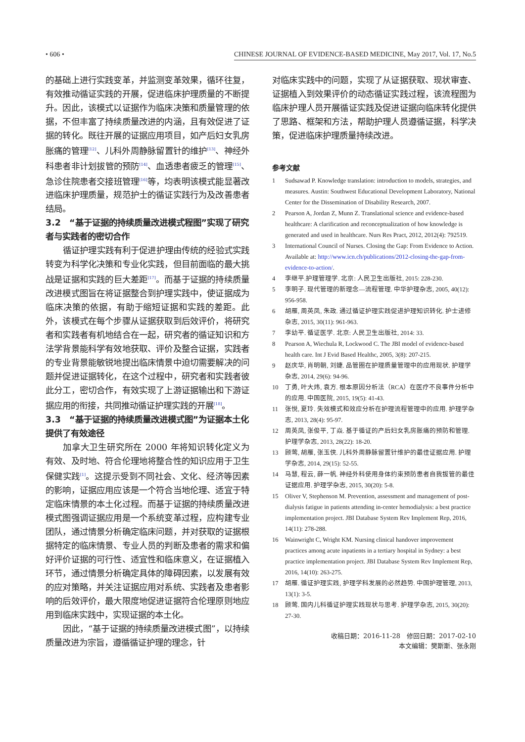• 606 • CHINESE JOURNAL OF EVIDENCE-BASED MEDICINE, May 2017, Vol. 17, No.5
的基础上进行实践变革，并监测变革效果，循环往复，有效推动循证实践的开展，促进临床护理质量的不断提升。因此，该模式以证据作为临床决策和质量管理的依据，不但丰富了持续质量改进的内涵，且有效促进了证据的转化。既往开展的证据应用项目，如产后妇女乳房胀痛的管理<sup>[12]</sup>、儿科外周静脉留置针的维护<sup>[13]</sup>、神经外科患者非计划拔管的预防<sup>[14]</sup>、血透患者疲乏的管理<sup>[15]</sup>、急诊住院患者交接班管理<sup>[16]</sup>等，均表明该模式能显著改进临床护理质量，规范护士的循证实践行为及改善患者结局。
3.2　“基于证据的持续质量改进模式程图”实现了研究者与实践者的密切合作
循证护理实践有利于促进护理由传统的经验式实践转变为科学化决策和专业化实践，但目前面临的最大挑战是证据和实践的巨大差距<sup>[17]</sup>。而基于证据的持续质量改进模式图旨在将证据整合到护理实践中，使证据成为临床决策的依据，有助于缩短证据和实践的差距。此外，该模式在每个步骤从证据获取到后效评价，将研究者和实践者有机地结合在一起，研究者的循证知识和方法学背景能科学有效地获取、评价及整合证据，实践者的专业背景能敏锐地提出临床情景中迫切需要解决的问题并促进证据转化，在这个过程中，研究者和实践者彼此分工，密切合作，有效实现了上游证据输出和下游证据应用的衔接，共同推动循证护理实践的开展<sup>[18]</sup>。
3.3　“基于证据的持续质量改进模式图”为证据本土化提供了有效途径
加拿大卫生研究所在 2000 年将知识转化定义为有效、及时地、符合伦理地将整合性的知识应用于卫生保健实践<sup>[1]</sup>。这提示受到不同社会、文化、经济等因素的影响，证据应用应该是一个符合当地伦理、适宜于特定临床情景的本土化过程。而基于证据的持续质量改进模式图强调证据应用是一个系统变革过程，应构建专业团队，通过情景分析确定临床问题，并对获取的证据根据特定的临床情景、专业人员的判断及患者的需求和偏好评价证据的可行性、适宜性和临床意义，在证据植入环节，通过情景分析确定具体的障碍因素，以发展有效的应对策略，并关注证据应用对系统、实践者及患者影响的后效评价，最大限度地促进证据符合伦理原则地应用到临床实践中，实现证据的本土化。
因此，“基于证据的持续质量改进模式图”，以持续质量改进为宗旨，遵循循证护理的理念，针
对临床实践中的问题，实现了从证据获取、现状审查、证据植入到效果评价的动态循证实践过程，该流程图为临床护理人员开展循证实践及促进证据向临床转化提供了思路、框架和方法，帮助护理人员遵循证据，科学决策，促进临床护理质量持续改进。
参考文献
1 Sudsawad P. Knowledge translation: introduction to models, strategies, and measures. Austin: Southwest Educational Development Laboratory, National Center for the Dissemination of Disability Research, 2007.
2 Pearson A, Jordan Z, Munn Z. Translational science and evidence-based healthcare: A clarification and reconceptualization of how knowledge is generated and used in healthcare. Nurs Res Pract, 2012, 2012(4): 792519.
3 International Council of Nurses. Closing the Gap: From Evidence to Action. Available at: http://www.icn.ch/publications/2012-closing-the-gap-from-evidence-to-action/.
4 李继平.护理管理学. 北京: 人民卫生出版社, 2015: 228-230.
5 李明子. 现代管理的新理念—流程管理. 中华护理杂志, 2005, 40(12): 956-958.
6 胡雁, 周英凤, 朱政. 通过循证护理实践促进护理知识转化. 护士进修杂志, 2015, 30(11): 961-963.
7 李幼平. 循证医学. 北京: 人民卫生出版社, 2014: 33.
8 Pearson A, Wiechula R, Lockwood C. The JBI model of evidence-based health care. Int J Evid Based Healthc, 2005, 3(8): 207-215.
9 赵庆华, 肖明朝, 刘婕. 品管圈在护理质量管理中的应用现状. 护理学杂志, 2014, 29(6): 94-96.
10 丁勇, 叶大炜, 袁方. 根本原因分析法（RCA）在医疗不良事件分析中的应用. 中国医院, 2015, 19(5): 41-43.
11 张悦, 夏玲. 失效模式和效应分析在护理流程管理中的应用. 护理学杂志, 2013, 28(4): 95-97.
12 周英凤, 张俊平, 丁焱. 基于循证的产后妇女乳房胀痛的预防和管理. 护理学杂志, 2013, 28(22): 18-20.
13 顾莺, 胡雁, 张玉侠. 儿科外周静脉留置针维护的最佳证据应用. 护理学杂志, 2014, 29(15): 52-55.
14 马慧, 程云, 薛一帆. 神经外科使用身体约束预防患者自我拔管的最佳证据应用. 护理学杂志, 2015, 30(20): 5-8.
15 Oliver V, Stephenson M. Prevention, assessment and management of post-dialysis fatigue in patients attending in-center hemodialysis: a best practice implementation project. JBI Database System Rev Implement Rep, 2016, 14(11): 278-288.
16 Wainwright C, Wright KM. Nursing clinical handover improvement practices among acute inpatients in a tertiary hospital in Sydney: a best practice implementation project. JBI Database System Rev Implement Rep, 2016, 14(10): 263-275.
17 胡雁. 循证护理实践, 护理学科发展的必然趋势. 中国护理管理, 2013, 13(1): 3-5.
18 顾莺. 国内儿科循证护理实践现状与思考. 护理学杂志, 2015, 30(20): 27-30.
收稿日期：2016-11-28　修回日期：2017-02-10
本文编辑：樊斯斯、张永刚